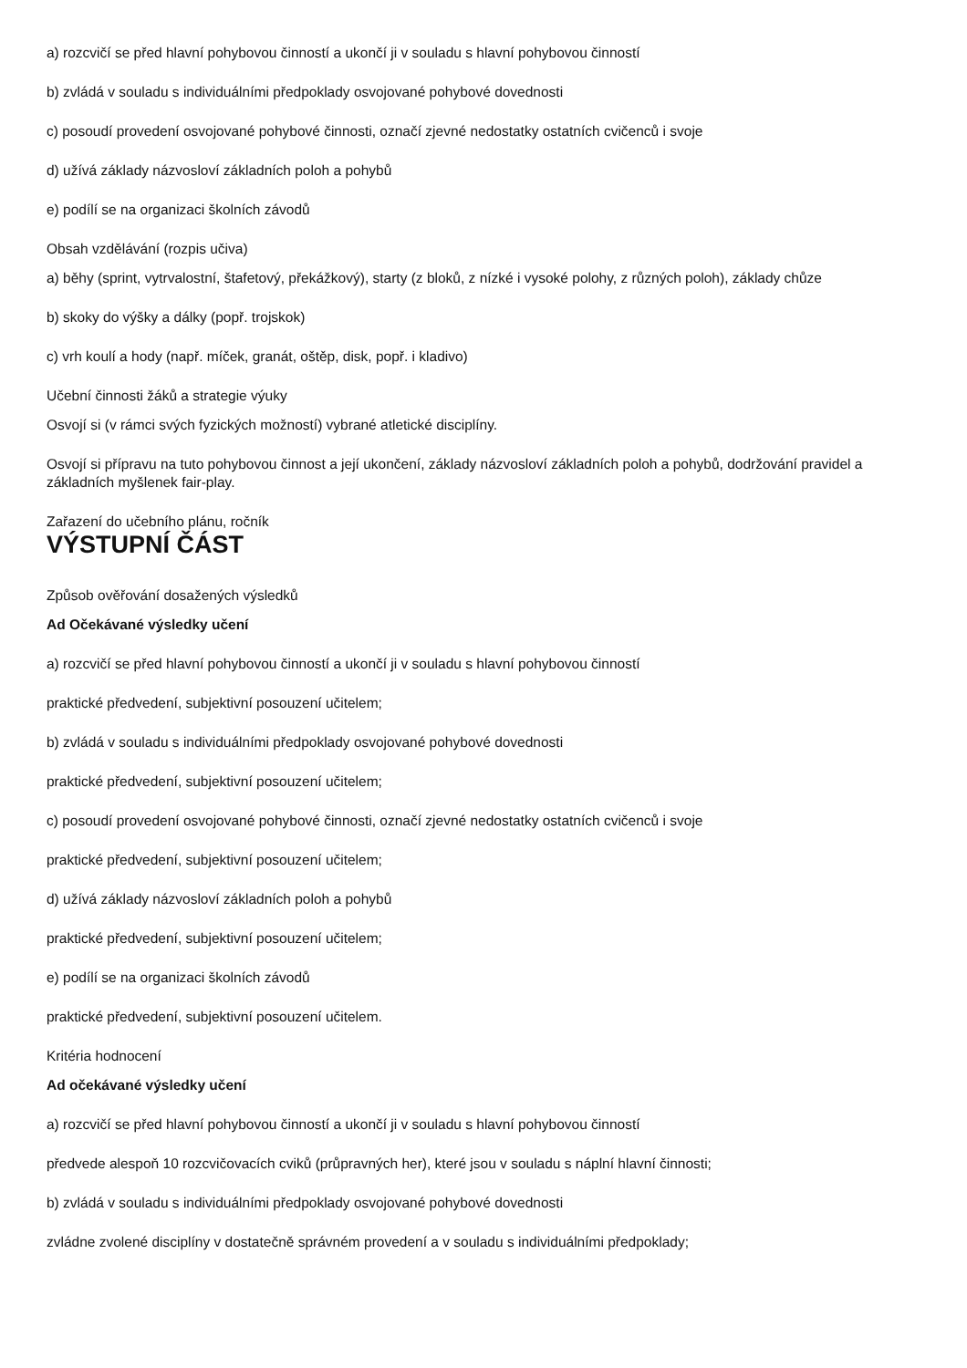a) rozcvičí se před hlavní pohybovou činností a ukončí ji v souladu s hlavní pohybovou činností
b) zvládá v souladu s individuálními předpoklady osvojované pohybové dovednosti
c) posoudí provedení osvojované pohybové činnosti, označí zjevné nedostatky ostatních cvičenců i svoje
d) užívá základy názvosloví základních poloh a pohybů
e) podílí se na organizaci školních závodů
Obsah vzdělávání (rozpis učiva)
a) běhy (sprint, vytrvalostní, štafetový, překážkový), starty (z bloků, z nízké i vysoké polohy, z různých poloh), základy chůze
b) skoky do výšky a dálky (popř. trojskok)
c) vrh koulí a hody (např. míček, granát, oštěp, disk, popř. i kladivo)
Učební činnosti žáků a strategie výuky
Osvojí si (v rámci svých fyzických možností) vybrané atletické disciplíny.
Osvojí si přípravu na tuto pohybovou činnost a její ukončení, základy názvosloví základních poloh a pohybů, dodržování pravidel a základních myšlenek fair-play.
Zařazení do učebního plánu, ročník
VÝSTUPNÍ ČÁST
Způsob ověřování dosažených výsledků
Ad Očekávané výsledky učení
a) rozcvičí se před hlavní pohybovou činností a ukončí ji v souladu s hlavní pohybovou činností
praktické předvedení, subjektivní posouzení učitelem;
b) zvládá v souladu s individuálními předpoklady osvojované pohybové dovednosti
praktické předvedení, subjektivní posouzení učitelem;
c) posoudí provedení osvojované pohybové činnosti, označí zjevné nedostatky ostatních cvičenců i svoje
praktické předvedení, subjektivní posouzení učitelem;
d) užívá základy názvosloví základních poloh a pohybů
praktické předvedení, subjektivní posouzení učitelem;
e) podílí se na organizaci školních závodů
praktické předvedení, subjektivní posouzení učitelem.
Kritéria hodnocení
Ad očekávané výsledky učení
a) rozcvičí se před hlavní pohybovou činností a ukončí ji v souladu s hlavní pohybovou činností
předvede alespoň 10 rozcvičovacích cviků (průpravných her), které jsou v souladu s náplní hlavní činnosti;
b) zvládá v souladu s individuálními předpoklady osvojované pohybové dovednosti
zvládne zvolené disciplíny v dostatečně správném provedení a v souladu s individuálními předpoklady;